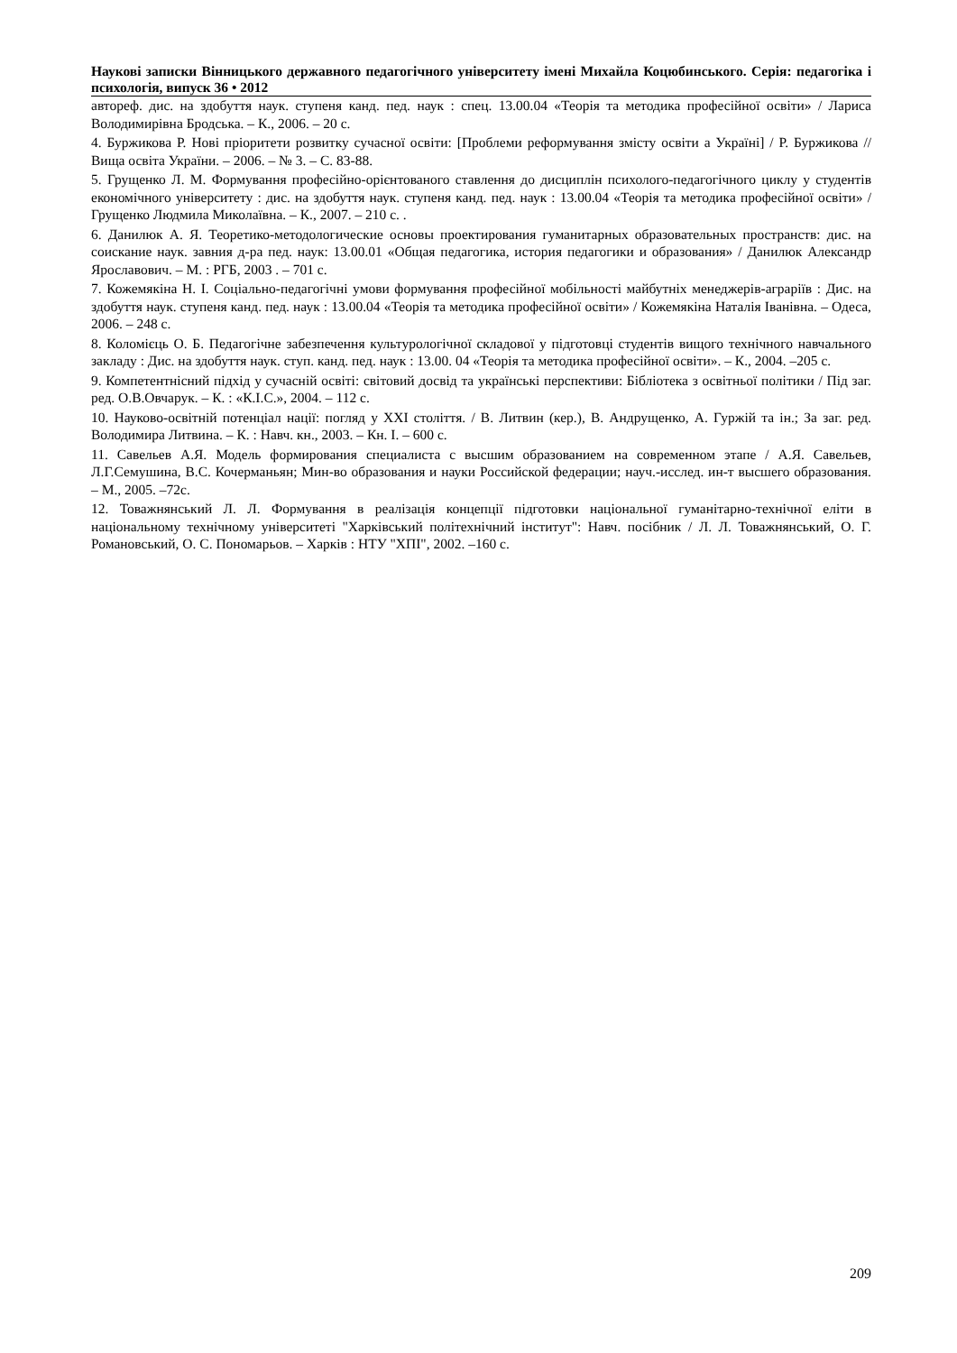Наукові записки Вінницького державного педагогічного університету імені Михайла Коцюбинського. Серія: педагогіка і психологія, випуск 36 • 2012
автореф. дис. на здобуття наук. ступеня канд. пед. наук : спец. 13.00.04 «Теорія та методика професійної освіти» / Лариса Володимирівна Бродська. – К., 2006. – 20 с.
4. Буржикова Р. Нові пріоритети розвитку сучасної освіти: [Проблеми реформування змісту освіти а Україні] / Р. Буржикова // Вища освіта України. – 2006. – № 3. – С. 83-88.
5. Грущенко Л. М. Формування професійно-орієнтованого ставлення до дисциплін психолого-педагогічного циклу у студентів економічного університету : дис. на здобуття наук. ступеня канд. пед. наук : 13.00.04 «Теорія та методика професійної освіти» / Грущенко Людмила Миколаївна. – К., 2007. – 210 с. .
6. Данилюк А. Я. Теоретико-методологические основы проектирования гуманитарных образовательных пространств: дис. на соискание наук. завния д-ра пед. наук: 13.00.01 «Общая педагогика, история педагогики и образования» / Данилюк Александр Ярославович. – М. : РГБ, 2003 . – 701 с.
7. Кожемякіна Н. І. Соціально-педагогічні умови формування професійної мобільності майбутніх менеджерів-аграріїв : Дис. на здобуття наук. ступеня канд. пед. наук : 13.00.04 «Теорія та методика професійної освіти» / Кожемякіна Наталія Іванівна. – Одеса, 2006. – 248 с.
8. Коломієць О. Б. Педагогічне забезпечення культурологічної складової у підготовці студентів вищого технічного навчального закладу : Дис. на здобуття наук. ступ. канд. пед. наук : 13.00. 04 «Теорія та методика професійної освіти». – К., 2004. –205 с.
9. Компетентнісний підхід у сучасній освіті: світовий досвід та українські перспективи: Бібліотека з освітньої політики / Під заг. ред. О.В.Овчарук. – К. : «К.І.С.», 2004. – 112 с.
10. Науково-освітній потенціал нації: погляд у XXI століття. / В. Литвин (кер.), В. Андрущенко, А. Гуржій та ін.; За заг. ред. Володимира Литвина. – К. : Навч. кн., 2003. – Кн. І. – 600 с.
11. Савельев А.Я. Модель формирования специалиста с высшим образованием на современном этапе / А.Я. Савельев, Л.Г.Семушина, В.С. Кочерманьян; Мин-во образования и науки Российской федерации; науч.-исслед. ин-т высшего образования. – М., 2005. –72с.
12. Товажнянський Л. Л. Формування в реалізація концепції підготовки національної гуманітарно-технічної еліти в національному технічному університеті "Харківський політехнічний інститут": Навч. посібник / Л. Л. Товажнянський, О. Г. Романовський, О. С. Пономарьов. – Харків : НТУ "ХПІ", 2002. –160 с.
209